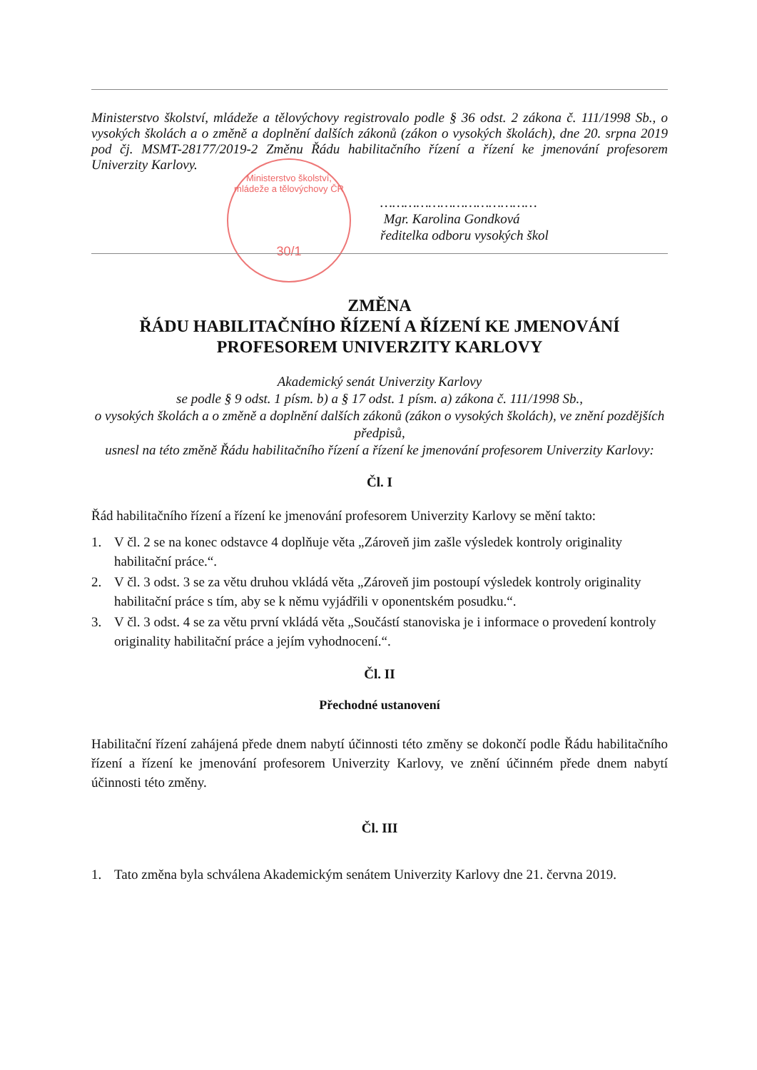Ministerstvo školství, mládeže a tělovýchovy ČR
30/1
Ministerstvo školství, mládeže a tělovýchovy registrovalo podle § 36 odst. 2 zákona č. 111/1998 Sb., o vysokých školách a o změně a doplnění dalších zákonů (zákon o vysokých školách), dne 20. srpna 2019 pod čj. MSMT-28177/2019-2 Změnu Řádu habilitačního řízení a řízení ke jmenování profesorem Univerzity Karlovy.
…………………………………
Mgr. Karolina Gondková
ředitelka odboru vysokých škol
ZMĚNA
ŘÁDU HABILITAČNÍHO ŘÍZENÍ A ŘÍZENÍ KE JMENOVÁNÍ PROFESOREM UNIVERZITY KARLOVY
Akademický senát Univerzity Karlovy
se podle § 9 odst. 1 písm. b) a § 17 odst. 1 písm. a) zákona č. 111/1998 Sb.,
o vysokých školách a o změně a doplnění dalších zákonů (zákon o vysokých školách), ve znění pozdějších předpisů,
usnesl na této změně Řádu habilitačního řízení a řízení ke jmenování profesorem Univerzity Karlovy:
Čl. I
Řád habilitačního řízení a řízení ke jmenování profesorem Univerzity Karlovy se mění takto:
1. V čl. 2 se na konec odstavce 4 doplňuje věta „Zároveň jim zašle výsledek kontroly originality habilitační práce.“.
2. V čl. 3 odst. 3 se za větu druhou vkládá věta „Zároveň jim postoupí výsledek kontroly originality habilitační práce s tím, aby se k němu vyjádřili v oponentském posudku.“.
3. V čl. 3 odst. 4 se za větu první vkládá věta „Součástí stanoviska je i informace o provedení kontroly originality habilitační práce a jejím vyhodnocení.“.
Čl. II
Přechodné ustanovení
Habilitační řízení zahájená přede dnem nabytí účinnosti této změny se dokončí podle Řádu habilitačního řízení a řízení ke jmenování profesorem Univerzity Karlovy, ve znění účinném přede dnem nabytí účinnosti této změny.
Čl. III
1. Tato změna byla schválena Akademickým senátem Univerzity Karlovy dne 21. června 2019.